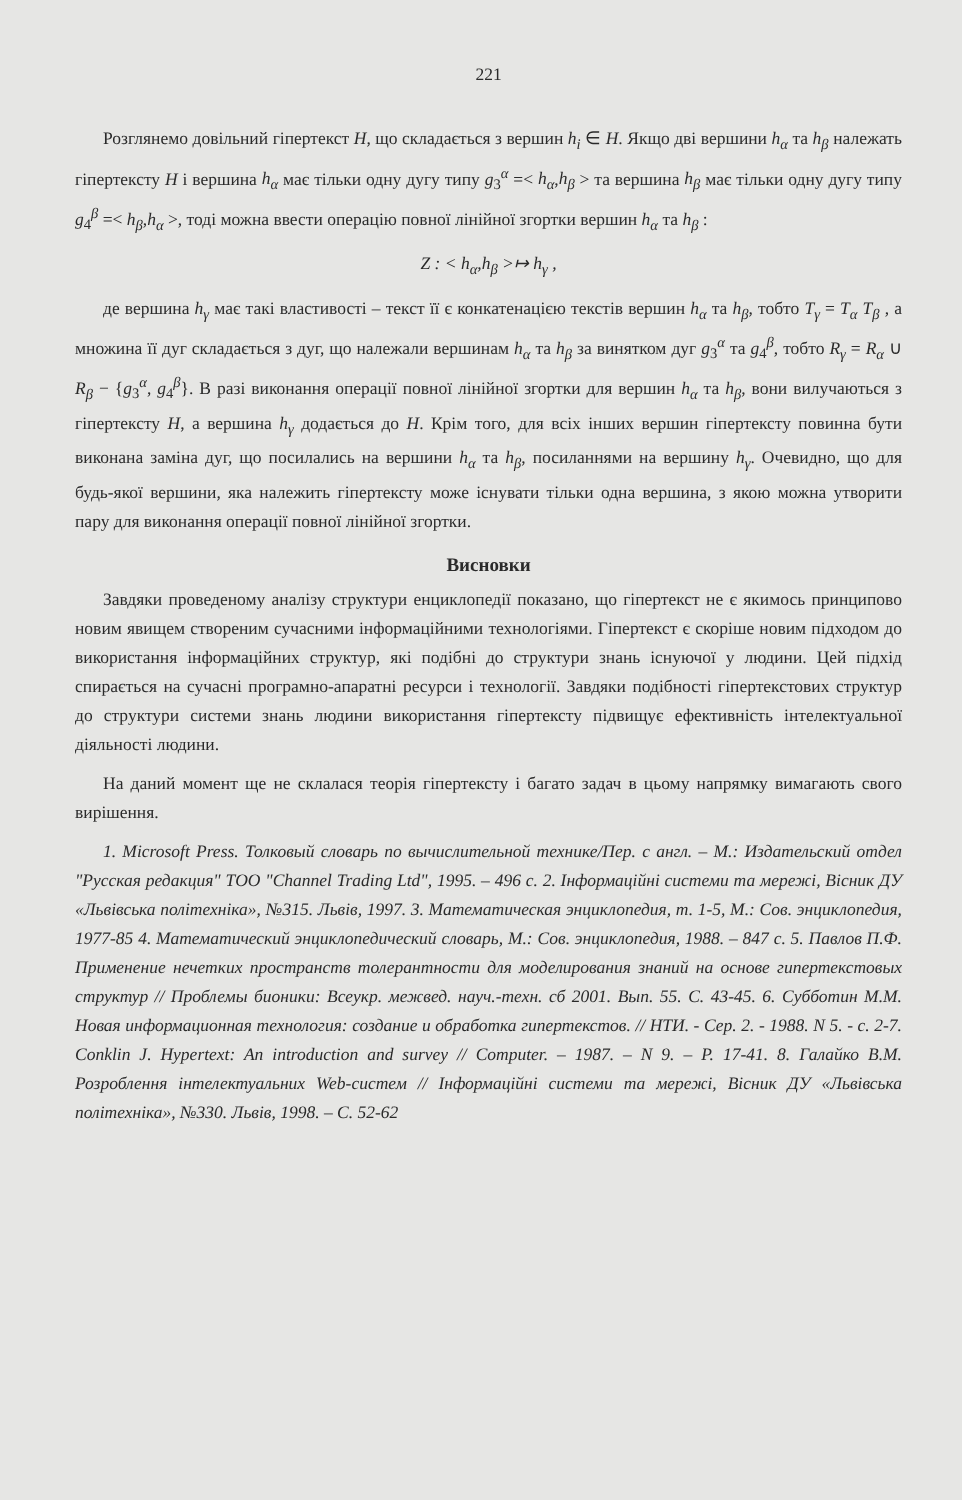221
Розглянемо довільний гіпертекст H, що складається з вершин h<sub>i</sub> ∈ H. Якщо дві вершини h<sub>α</sub> та h<sub>β</sub> належать гіпертексту H і вершина h<sub>α</sub> має тільки одну дугу типу g<sub>3</sub><sup>α</sup> =< h<sub>α</sub>,h<sub>β</sub> > та вершина h<sub>β</sub> має тільки одну дугу типу g<sub>4</sub><sup>β</sup> =< h<sub>β</sub>,h<sub>α</sub> >, тоді можна ввести операцію повної лінійної згортки вершин h<sub>α</sub> та h<sub>β</sub> :
Z : < h<sub>α</sub>,h<sub>β</sub> >↦ h<sub>γ</sub> ,
де вершина h<sub>γ</sub> має такі властивості – текст її є конкатенацією текстів вершин h<sub>α</sub> та h<sub>β</sub>, тобто T<sub>γ</sub> = T<sub>α</sub> T<sub>β</sub> , а множина її дуг складається з дуг, що належали вершинам h<sub>α</sub> та h<sub>β</sub> за винятком дуг g<sub>3</sub><sup>α</sup> та g<sub>4</sub><sup>β</sup>, тобто R<sub>γ</sub> = R<sub>α</sub> ∪ R<sub>β</sub> − {g<sub>3</sub><sup>α</sup>, g<sub>4</sub><sup>β</sup>}. В разі виконання операції повної лінійної згортки для вершин h<sub>α</sub> та h<sub>β</sub>, вони вилучаються з гіпертексту H, а вершина h<sub>γ</sub> додається до H. Крім того, для всіх інших вершин гіпертексту повинна бути виконана заміна дуг, що посилались на вершини h<sub>α</sub> та h<sub>β</sub>, посиланнями на вершину h<sub>γ</sub>. Очевидно, що для будь-якої вершини, яка належить гіпертексту може існувати тільки одна вершина, з якою можна утворити пару для виконання операції повної лінійної згортки.
Висновки
Завдяки проведеному аналізу структури енциклопедії показано, що гіпертекст не є якимось принципово новим явищем створеним сучасними інформаційними технологіями. Гіпертекст є скоріше новим підходом до використання інформаційних структур, які подібні до структури знань існуючої у людини. Цей підхід спирається на сучасні програмно-апаратні ресурси і технології. Завдяки подібності гіпертекстових структур до структури системи знань людини використання гіпертексту підвищує ефективність інтелектуальної діяльності людини.
На даний момент ще не склалася теорія гіпертексту і багато задач в цьому напрямку вимагають свого вирішення.
1. Microsoft Press. Толковый словарь по вычислительной технике/Пер. с англ. – М.: Издательский отдел "Русская редакция" ТОО "Channel Trading Ltd", 1995. – 496 с. 2. Інформаційні системи та мережі, Вісник ДУ «Львівська політехніка», №315. Львів, 1997. 3. Математическая энциклопедия, т. 1-5, М.: Сов. энциклопедия, 1977-85 4. Математический энциклопедический словарь, М.: Сов. энциклопедия, 1988. – 847 с. 5. Павлов П.Ф. Применение нечетких пространств толерантности для моделирования знаний на основе гипертекстовых структур // Проблемы бионики: Всеукр. межвед. науч.-техн. сб 2001. Вып. 55. С. 43-45. 6. Субботин М.М. Новая информационная технология: создание и обработка гипертекстов. // НТИ. - Сер. 2. - 1988. N 5. - с. 2-7. Conklin J. Hypertext: An introduction and survey // Computer. – 1987. – N 9. – P. 17-41. 8. Галайко В.М. Розроблення інтелектуальних Web-систем // Інформаційні системи та мережі, Вісник ДУ «Львівська політехніка», №330. Львів, 1998. – С. 52-62